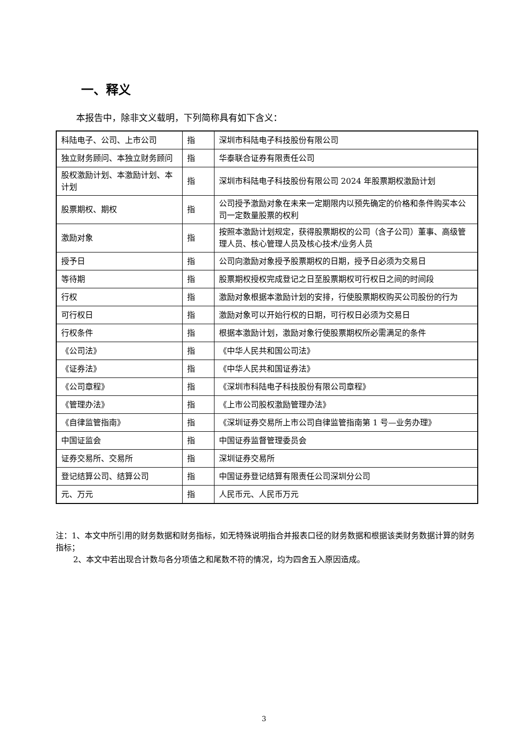一、释义
本报告中，除非文义载明，下列简称具有如下含义：
| 科陆电子、公司、上市公司 | 指 | 深圳市科陆电子科技股份有限公司 |
| 独立财务顾问、本独立财务顾问 | 指 | 华泰联合证券有限责任公司 |
| 股权激励计划、本激励计划、本计划 | 指 | 深圳市科陆电子科技股份有限公司 2024 年股票期权激励计划 |
| 股票期权、期权 | 指 | 公司授予激励对象在未来一定期限内以预先确定的价格和条件购买本公司一定数量股票的权利 |
| 激励对象 | 指 | 按照本激励计划规定，获得股票期权的公司（含子公司）董事、高级管理人员、核心管理人员及核心技术/业务人员 |
| 授予日 | 指 | 公司向激励对象授予股票期权的日期，授予日必须为交易日 |
| 等待期 | 指 | 股票期权授权完成登记之日至股票期权可行权日之间的时间段 |
| 行权 | 指 | 激励对象根据本激励计划的安排，行使股票期权购买公司股份的行为 |
| 可行权日 | 指 | 激励对象可以开始行权的日期，可行权日必须为交易日 |
| 行权条件 | 指 | 根据本激励计划，激励对象行使股票期权所必需满足的条件 |
| 《公司法》 | 指 | 《中华人民共和国公司法》 |
| 《证券法》 | 指 | 《中华人民共和国证券法》 |
| 《公司章程》 | 指 | 《深圳市科陆电子科技股份有限公司章程》 |
| 《管理办法》 | 指 | 《上市公司股权激励管理办法》 |
| 《自律监管指南》 | 指 | 《深圳证券交易所上市公司自律监管指南第 1 号—业务办理》 |
| 中国证监会 | 指 | 中国证券监督管理委员会 |
| 证券交易所、交易所 | 指 | 深圳证券交易所 |
| 登记结算公司、结算公司 | 指 | 中国证券登记结算有限责任公司深圳分公司 |
| 元、万元 | 指 | 人民币元、人民币万元 |
注：1、本文中所引用的财务数据和财务指标，如无特殊说明指合并报表口径的财务数据和根据该类财务数据计算的财务指标；
2、本文中若出现合计数与各分项值之和尾数不符的情况，均为四舍五入原因造成。
3